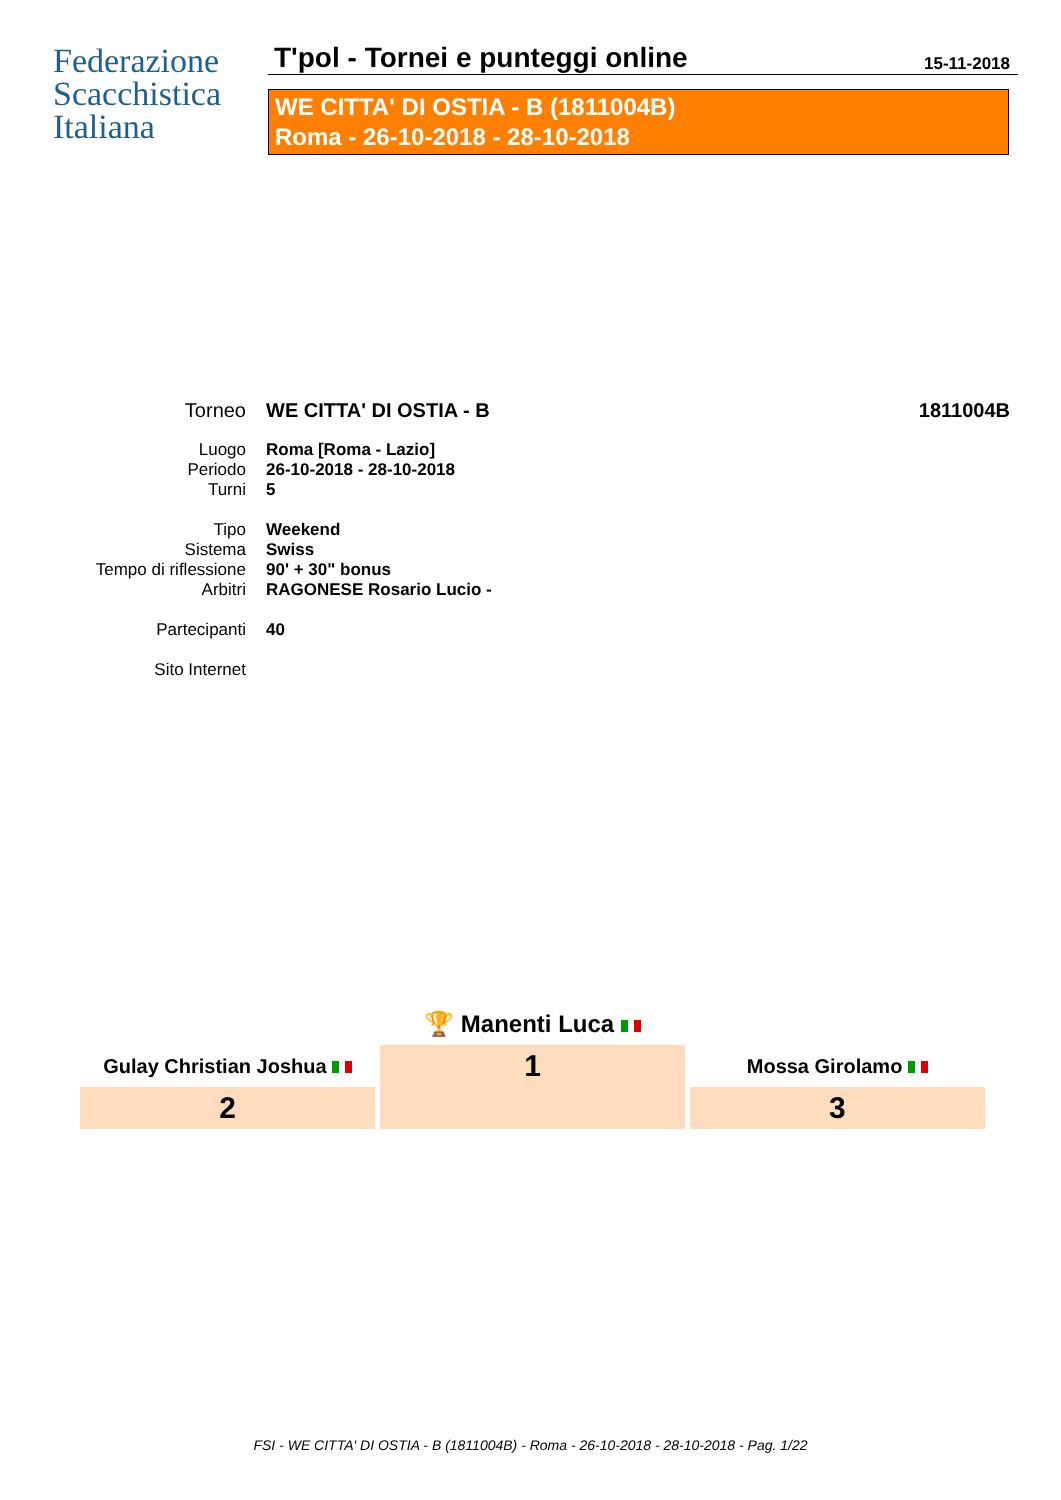Federazione
Scacchistica
Italiana
T'pol - Tornei e punteggi online
15-11-2018
WE CITTA' DI OSTIA - B (1811004B)
Roma - 26-10-2018 - 28-10-2018
| Torneo | WE CITTA' DI OSTIA - B | 1811004B |
| Luogo | Roma [Roma - Lazio] | |
| Periodo | 26-10-2018 - 28-10-2018 | |
| Turni | 5 | |
| Tipo | Weekend | |
| Sistema | Swiss | |
| Tempo di riflessione | 90' + 30" bonus | |
| Arbitri | RAGONESE Rosario Lucio - | |
| Partecipanti | 40 | |
| Sito Internet | | |
| | 🏆 Manenti Luca | |
| Gulay Christian Joshua | 1 | Mossa Girolamo |
| 2 | | 3 |
FSI - WE CITTA' DI OSTIA - B (1811004B) - Roma - 26-10-2018 - 28-10-2018 - Pag. 1/22